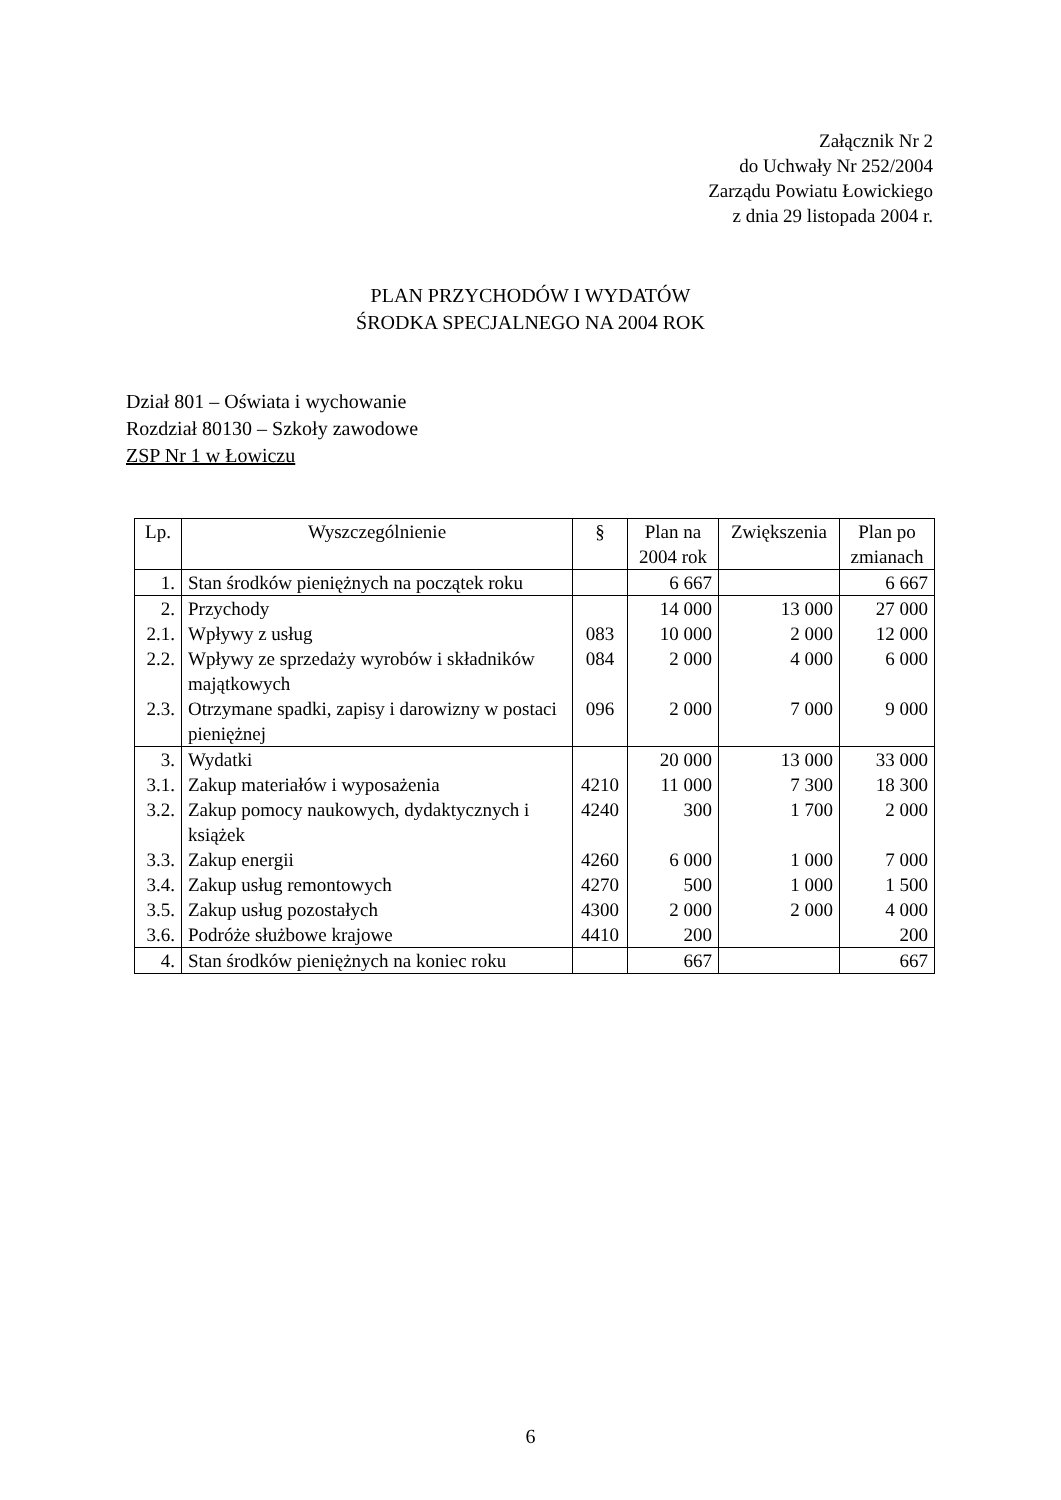Załącznik Nr 2
do Uchwały Nr 252/2004
Zarządu Powiatu Łowickiego
z dnia 29 listopada 2004 r.
PLAN PRZYCHODÓW I WYDATÓW
ŚRODKA SPECJALNEGO NA 2004 ROK
Dział 801 – Oświata i wychowanie
Rozdział 80130 – Szkoły zawodowe
ZSP Nr 1 w Łowiczu
| Lp. | Wyszczególnienie | § | Plan na 2004 rok | Zwiększenia | Plan po zmianach |
| --- | --- | --- | --- | --- | --- |
| 1. | Stan środków pieniężnych na początek roku | | 6 667 | | 6 667 |
| 2. | Przychody | | 14 000 | 13 000 | 27 000 |
| 2.1. | Wpływy z usług | 083 | 10 000 | 2 000 | 12 000 |
| 2.2. | Wpływy ze sprzedaży wyrobów i składników majątkowych | 084 | 2 000 | 4 000 | 6 000 |
| 2.3. | Otrzymane spadki, zapisy i darowizny w postaci pieniężnej | 096 | 2 000 | 7 000 | 9 000 |
| 3. | Wydatki | | 20 000 | 13 000 | 33 000 |
| 3.1. | Zakup materiałów i wyposażenia | 4210 | 11 000 | 7 300 | 18 300 |
| 3.2. | Zakup pomocy naukowych, dydaktycznych i książek | 4240 | 300 | 1 700 | 2 000 |
| 3.3. | Zakup energii | 4260 | 6 000 | 1 000 | 7 000 |
| 3.4. | Zakup usług remontowych | 4270 | 500 | 1 000 | 1 500 |
| 3.5. | Zakup usług pozostałych | 4300 | 2 000 | 2 000 | 4 000 |
| 3.6. | Podróże służbowe krajowe | 4410 | 200 | | 200 |
| 4. | Stan środków pieniężnych na koniec roku | | 667 | | 667 |
6